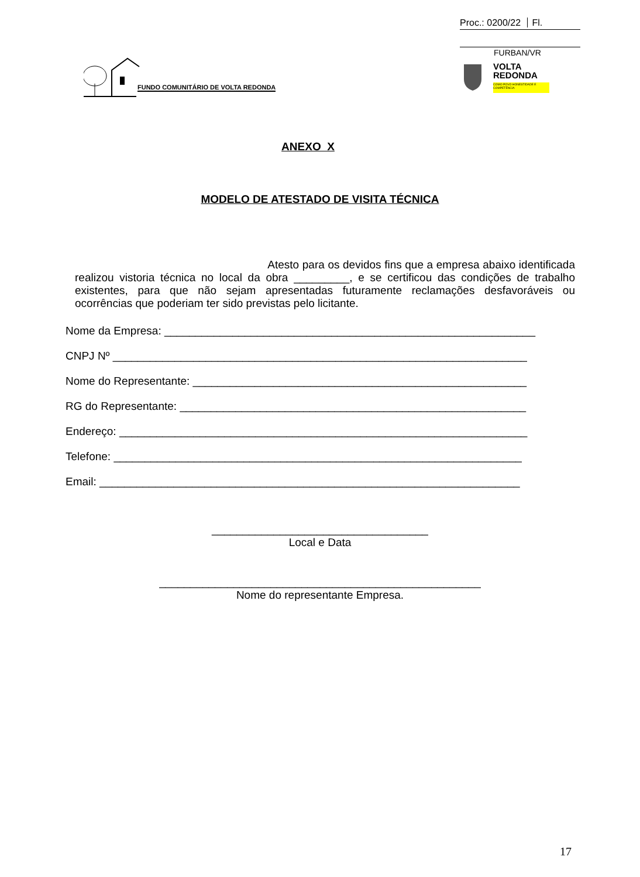Proc.: 0200/22 Fl.
FURBAN/VR
FUNDO COMUNITÁRIO DE VOLTA REDONDA
VOLTA
REDONDA
COMO POVO HONESTIDADE E COMPETÊNCIA
ANEXO X
MODELO DE ATESTADO DE VISITA TÉCNICA
Atesto para os devidos fins que a empresa abaixo identificada realizou vistoria técnica no local da obra _________, e se certificou das condições de trabalho existentes, para que não sejam apresentadas futuramente reclamações desfavoráveis ou ocorrências que poderiam ter sido previstas pelo licitante.
Nome da Empresa: ____________________________________________________________
CNPJ Nº ___________________________________________________________________
Nome do Representante: ______________________________________________________
RG do Representante: ________________________________________________________
Endereço: __________________________________________________________________
Telefone: __________________________________________________________________
Email: ____________________________________________________________________
___________________________________
Local e Data
____________________________________________________
Nome do representante Empresa.
17